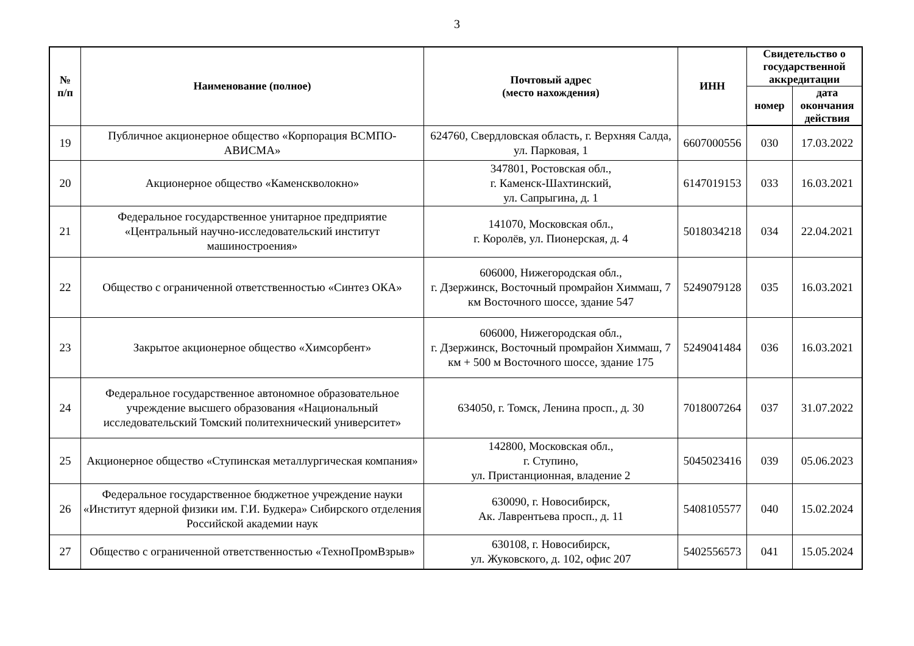3
| № п/п | Наименование (полное) | Почтовый адрес (место нахождения) | ИНН | Свидетельство о государственной аккредитации | |
| --- | --- | --- | --- | --- | --- |
| | | | | номер | дата окончания действия |
| 19 | Публичное акционерное общество «Корпорация ВСМПО-АВИСМА» | 624760, Свердловская область, г. Верхняя Салда, ул. Парковая, 1 | 6607000556 | 030 | 17.03.2022 |
| 20 | Акционерное общество «Каменскволокно» | 347801, Ростовская обл., г. Каменск-Шахтинский, ул. Сапрыгина, д. 1 | 6147019153 | 033 | 16.03.2021 |
| 21 | Федеральное государственное унитарное предприятие «Центральный научно-исследовательский институт машиностроения» | 141070, Московская обл., г. Королёв, ул. Пионерская, д. 4 | 5018034218 | 034 | 22.04.2021 |
| 22 | Общество с ограниченной ответственностью «Синтез ОКА» | 606000, Нижегородская обл., г. Дзержинск, Восточный промрайон Химмаш, 7 км Восточного шоссе, здание 547 | 5249079128 | 035 | 16.03.2021 |
| 23 | Закрытое акционерное общество «Химсорбент» | 606000, Нижегородская обл., г. Дзержинск, Восточный промрайон Химмаш, 7 км + 500 м Восточного шоссе, здание 175 | 5249041484 | 036 | 16.03.2021 |
| 24 | Федеральное государственное автономное образовательное учреждение высшего образования «Национальный исследовательский Томский политехнический университет» | 634050, г. Томск, Ленина просп., д. 30 | 7018007264 | 037 | 31.07.2022 |
| 25 | Акционерное общество «Ступинская металлургическая компания» | 142800, Московская обл., г. Ступино, ул. Пристанционная, владение 2 | 5045023416 | 039 | 05.06.2023 |
| 26 | Федеральное государственное бюджетное учреждение науки «Институт ядерной физики им. Г.И. Будкера» Сибирского отделения Российской академии наук | 630090, г. Новосибирск, Ак. Лаврентьева просп., д. 11 | 5408105577 | 040 | 15.02.2024 |
| 27 | Общество с ограниченной ответственностью «ТехноПромВзрыв» | 630108, г. Новосибирск, ул. Жуковского, д. 102, офис 207 | 5402556573 | 041 | 15.05.2024 |